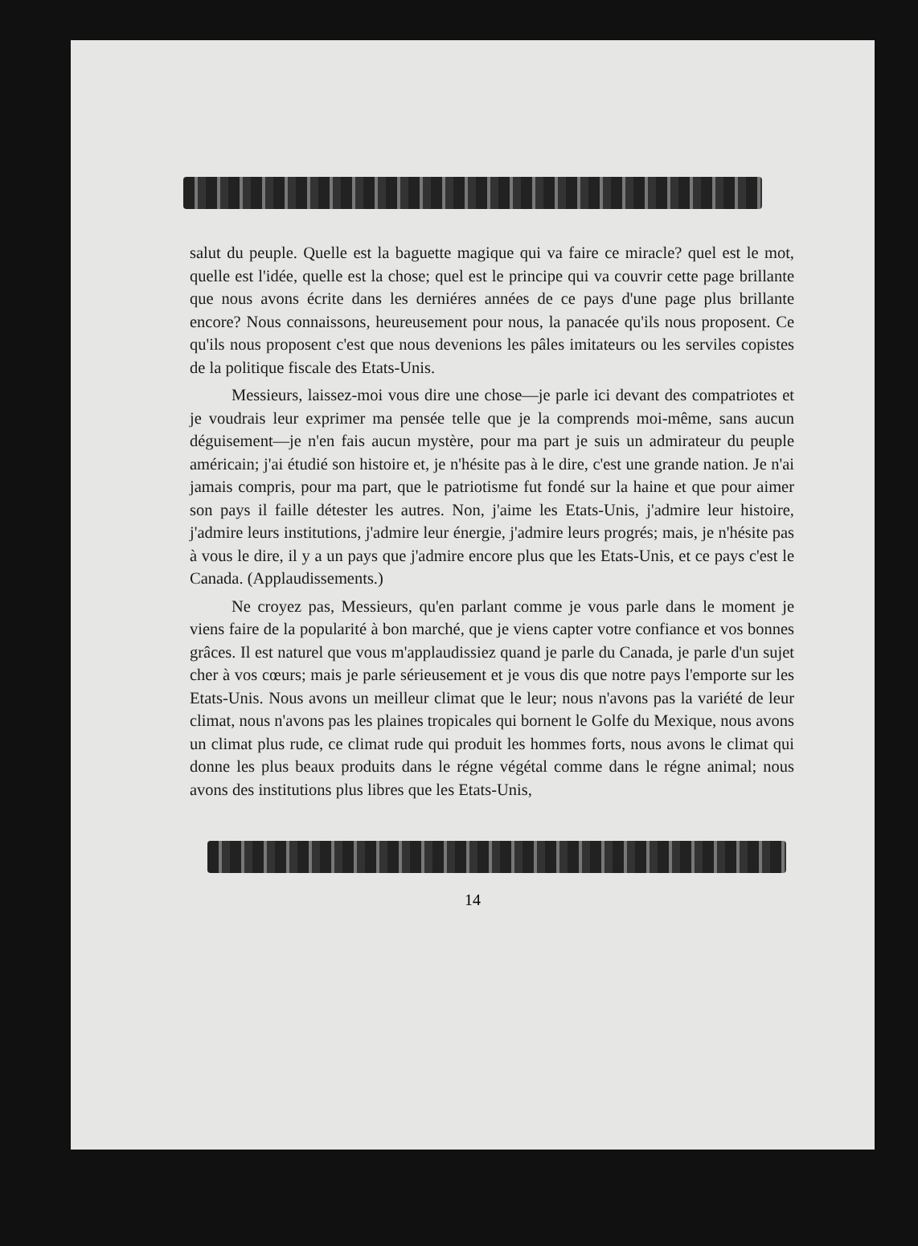salut du peuple. Quelle est la baguette magique qui va faire ce miracle? quel est le mot, quelle est l'idée, quelle est la chose; quel est le principe qui va couvrir cette page brillante que nous avons écrite dans les derniéres années de ce pays d'une page plus brillante encore? Nous connaissons, heureusement pour nous, la panacée qu'ils nous proposent. Ce qu'ils nous proposent c'est que nous devenions les pâles imitateurs ou les serviles copistes de la politique fiscale des Etats-Unis.
Messieurs, laissez-moi vous dire une chose—je parle ici devant des compatriotes et je voudrais leur exprimer ma pensée telle que je la comprends moi-même, sans aucun déguisement—je n'en fais aucun mystère, pour ma part je suis un admirateur du peuple américain; j'ai étudié son histoire et, je n'hésite pas à le dire, c'est une grande nation. Je n'ai jamais compris, pour ma part, que le patriotisme fut fondé sur la haine et que pour aimer son pays il faille détester les autres. Non, j'aime les Etats-Unis, j'admire leur histoire, j'admire leurs institutions, j'admire leur énergie, j'admire leurs progrés; mais, je n'hésite pas à vous le dire, il y a un pays que j'admire encore plus que les Etats-Unis, et ce pays c'est le Canada. (Applaudissements.)
Ne croyez pas, Messieurs, qu'en parlant comme je vous parle dans le moment je viens faire de la popularité à bon marché, que je viens capter votre confiance et vos bonnes grâces. Il est naturel que vous m'applaudissiez quand je parle du Canada, je parle d'un sujet cher à vos cœurs; mais je parle sérieusement et je vous dis que notre pays l'emporte sur les Etats-Unis. Nous avons un meilleur climat que le leur; nous n'avons pas la variété de leur climat, nous n'avons pas les plaines tropicales qui bornent le Golfe du Mexique, nous avons un climat plus rude, ce climat rude qui produit les hommes forts, nous avons le climat qui donne les plus beaux produits dans le régne végétal comme dans le régne animal; nous avons des institutions plus libres que les Etats-Unis,
14